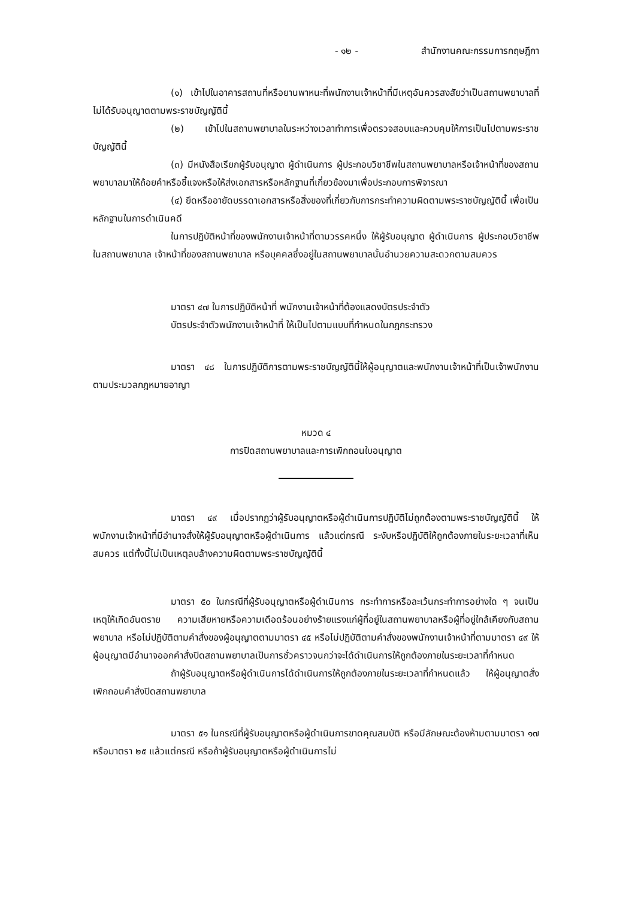- ๑๒ - สำนักงานคณะกรรมการกฤษฎีกา
(๑) เข้าไปในอาคารสถานที่หรือยานพาหนะที่พนักงานเจ้าหน้าที่มีเหตุอันควรสงสัยว่าเป็นสถานพยาบาลที่ไม่ได้รับอนุญาตตามพระราชบัญญัตินี้
(๒) เข้าไปในสถานพยาบาลในระหว่างเวลาทำการเพื่อตรวจสอบและควบคุมให้การเป็นไปตามพระราชบัญญัตินี้
(๓) มีหนังสือเรียกผู้รับอนุญาต ผู้ดำเนินการ ผู้ประกอบวิชาชีพในสถานพยาบาลหรือเจ้าหน้าที่ของสถานพยาบาลมาให้ถ้อยคำหรือชี้แจงหรือให้ส่งเอกสารหรือหลักฐานที่เกี่ยวข้องมาเพื่อประกอบการพิจารณา
(๔) ยึดหรืออายัดบรรดาเอกสารหรือสิ่งของที่เกี่ยวกับการกระทำความผิดตามพระราชบัญญัตินี้ เพื่อเป็นหลักฐานในการดำเนินคดี
ในการปฏิบัติหน้าที่ของพนักงานเจ้าหน้าที่ตามวรรคหนึ่ง ให้ผู้รับอนุญาต ผู้ดำเนินการ ผู้ประกอบวิชาชีพในสถานพยาบาล เจ้าหน้าที่ของสถานพยาบาล หรือบุคคลซึ่งอยู่ในสถานพยาบาลนั้นอำนวยความสะดวกตามสมควร
มาตรา ๔๗ ในการปฏิบัติหน้าที่ พนักงานเจ้าหน้าที่ต้องแสดงบัตรประจำตัว
บัตรประจำตัวพนักงานเจ้าหน้าที่ ให้เป็นไปตามแบบที่กำหนดในกฎกระทรวง
มาตรา ๔๘ ในการปฏิบัติการตามพระราชบัญญัตินี้ให้ผู้อนุญาตและพนักงานเจ้าหน้าที่เป็นเจ้าพนักงานตามประมวลกฎหมายอาญา
หมวด ๔
การปิดสถานพยาบาลและการเพิกถอนใบอนุญาต
มาตรา ๔๙ เมื่อปรากฏว่าผู้รับอนุญาตหรือผู้ดำเนินการปฏิบัติไม่ถูกต้องตามพระราชบัญญัตินี้ ให้พนักงานเจ้าหน้าที่มีอำนาจสั่งให้ผู้รับอนุญาตหรือผู้ดำเนินการ แล้วแต่กรณี ระงับหรือปฏิบัติให้ถูกต้องภายในระยะเวลาที่เห็นสมควร แต่ทั้งนี้ไม่เป็นเหตุลบล้างความผิดตามพระราชบัญญัตินี้
มาตรา ๕๐ ในกรณีที่ผู้รับอนุญาตหรือผู้ดำเนินการ กระทำการหรือละเว้นกระทำการอย่างใด ๆ จนเป็นเหตุให้เกิดอันตราย ความเสียหายหรือความเดือดร้อนอย่างร้ายแรงแก่ผู้ที่อยู่ในสถานพยาบาลหรือผู้ที่อยู่ใกล้เคียงกับสถานพยาบาล หรือไม่ปฏิบัติตามคำสั่งของผู้อนุญาตตามมาตรา ๔๕ หรือไม่ปฏิบัติตามคำสั่งของพนักงานเจ้าหน้าที่ตามมาตรา ๔๙ ให้ผู้อนุญาตมีอำนาจออกคำสั่งปิดสถานพยาบาลเป็นการชั่วคราวจนกว่าจะได้ดำเนินการให้ถูกต้องภายในระยะเวลาที่กำหนด
ถ้าผู้รับอนุญาตหรือผู้ดำเนินการได้ดำเนินการให้ถูกต้องภายในระยะเวลาที่กำหนดแล้ว ให้ผู้อนุญาตสั่งเพิกถอนคำสั่งปิดสถานพยาบาล
มาตรา ๕๑ ในกรณีที่ผู้รับอนุญาตหรือผู้ดำเนินการขาดคุณสมบัติ หรือมีลักษณะต้องห้ามตามมาตรา ๑๗ หรือมาตรา ๒๕ แล้วแต่กรณี หรือถ้าผู้รับอนุญาตหรือผู้ดำเนินการไม่